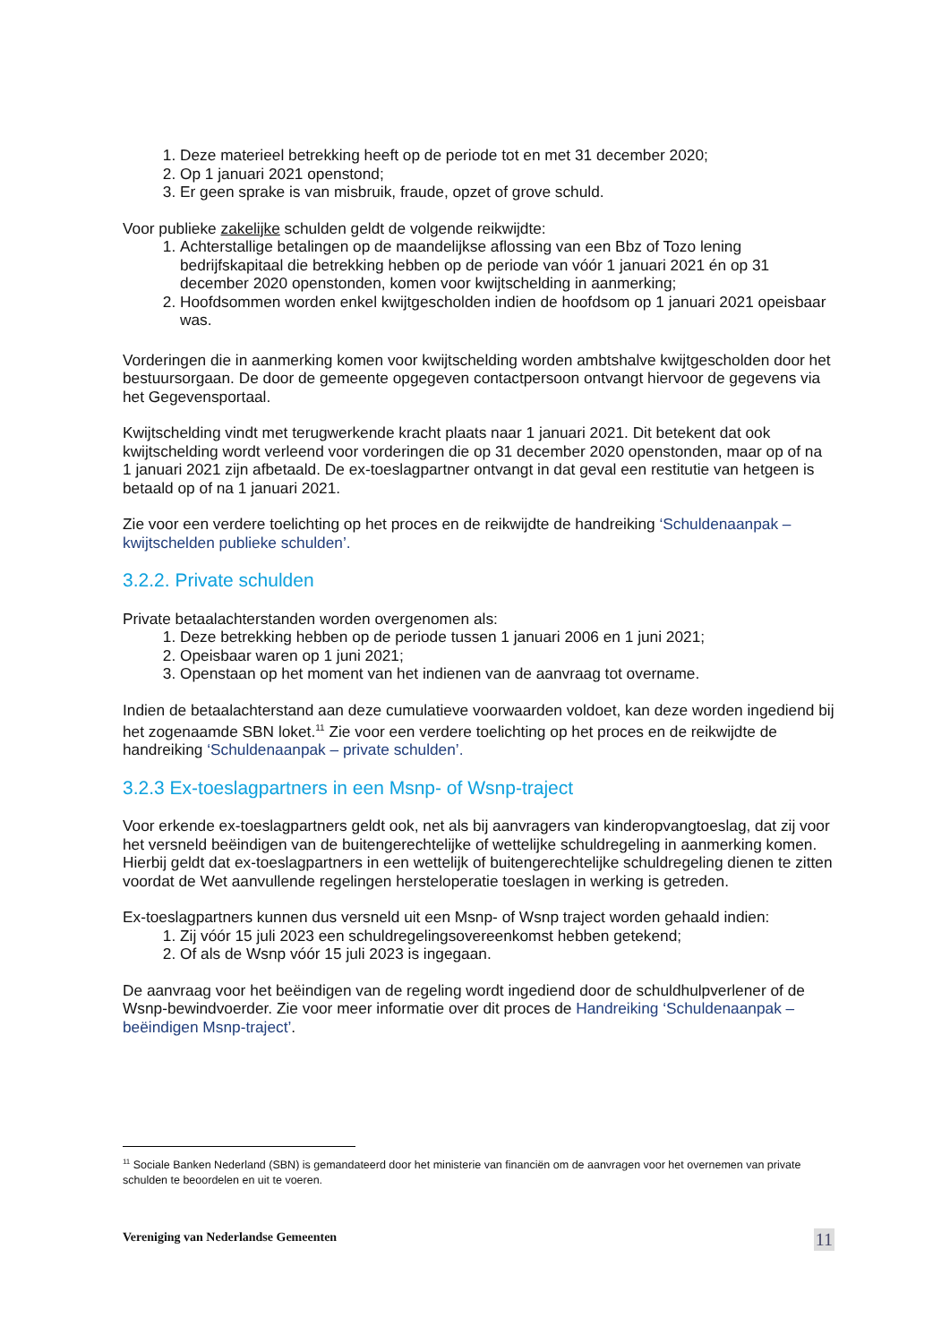1. Deze materieel betrekking heeft op de periode tot en met 31 december 2020;
2. Op 1 januari 2021 openstond;
3. Er geen sprake is van misbruik, fraude, opzet of grove schuld.
Voor publieke zakelijke schulden geldt de volgende reikwijdte:
1. Achterstallige betalingen op de maandelijkse aflossing van een Bbz of Tozo lening bedrijfskapitaal die betrekking hebben op de periode van vóór 1 januari 2021 én op 31 december 2020 openstonden, komen voor kwijtschelding in aanmerking;
2. Hoofdsommen worden enkel kwijtgescholden indien de hoofdsom op 1 januari 2021 opeisbaar was.
Vorderingen die in aanmerking komen voor kwijtschelding worden ambtshalve kwijtgescholden door het bestuursorgaan. De door de gemeente opgegeven contactpersoon ontvangt hiervoor de gegevens via het Gegevensportaal.
Kwijtschelding vindt met terugwerkende kracht plaats naar 1 januari 2021. Dit betekent dat ook kwijtschelding wordt verleend voor vorderingen die op 31 december 2020 openstonden, maar op of na 1 januari 2021 zijn afbetaald. De ex-toeslagpartner ontvangt in dat geval een restitutie van hetgeen is betaald op of na 1 januari 2021.
Zie voor een verdere toelichting op het proces en de reikwijdte de handreiking ‘Schuldenaanpak – kwijtschelden publieke schulden’.
3.2.2. Private schulden
Private betaalachterstanden worden overgenomen als:
1. Deze betrekking hebben op de periode tussen 1 januari 2006 en 1 juni 2021;
2. Opeisbaar waren op 1 juni 2021;
3. Openstaan op het moment van het indienen van de aanvraag tot overname.
Indien de betaalachterstand aan deze cumulatieve voorwaarden voldoet, kan deze worden ingediend bij het zogenaamde SBN loket.<sup>11</sup> Zie voor een verdere toelichting op het proces en de reikwijdte de handreiking ‘Schuldenaanpak – private schulden’.
3.2.3 Ex-toeslagpartners in een Msnp- of Wsnp-traject
Voor erkende ex-toeslagpartners geldt ook, net als bij aanvragers van kinderopvangtoeslag, dat zij voor het versneld beëindigen van de buitengerechtelijke of wettelijke schuldregeling in aanmerking komen. Hierbij geldt dat ex-toeslagpartners in een wettelijk of buitengerechtelijke schuldregeling dienen te zitten voordat de Wet aanvullende regelingen hersteloperatie toeslagen in werking is getreden.
Ex-toeslagpartners kunnen dus versneld uit een Msnp- of Wsnp traject worden gehaald indien:
1. Zij vóór 15 juli 2023 een schuldregelingsovereenkomst hebben getekend;
2. Of als de Wsnp vóór 15 juli 2023 is ingegaan.
De aanvraag voor het beëindigen van de regeling wordt ingediend door de schuldhulpverlener of de Wsnp-bewindvoerder. Zie voor meer informatie over dit proces de Handreiking ‘Schuldenaanpak – beëindigen Msnp-traject’.
<sup>11</sup> Sociale Banken Nederland (SBN) is gemandateerd door het ministerie van financiën om de aanvragen voor het overnemen van private schulden te beoordelen en uit te voeren.
Vereniging van Nederlandse Gemeenten 11